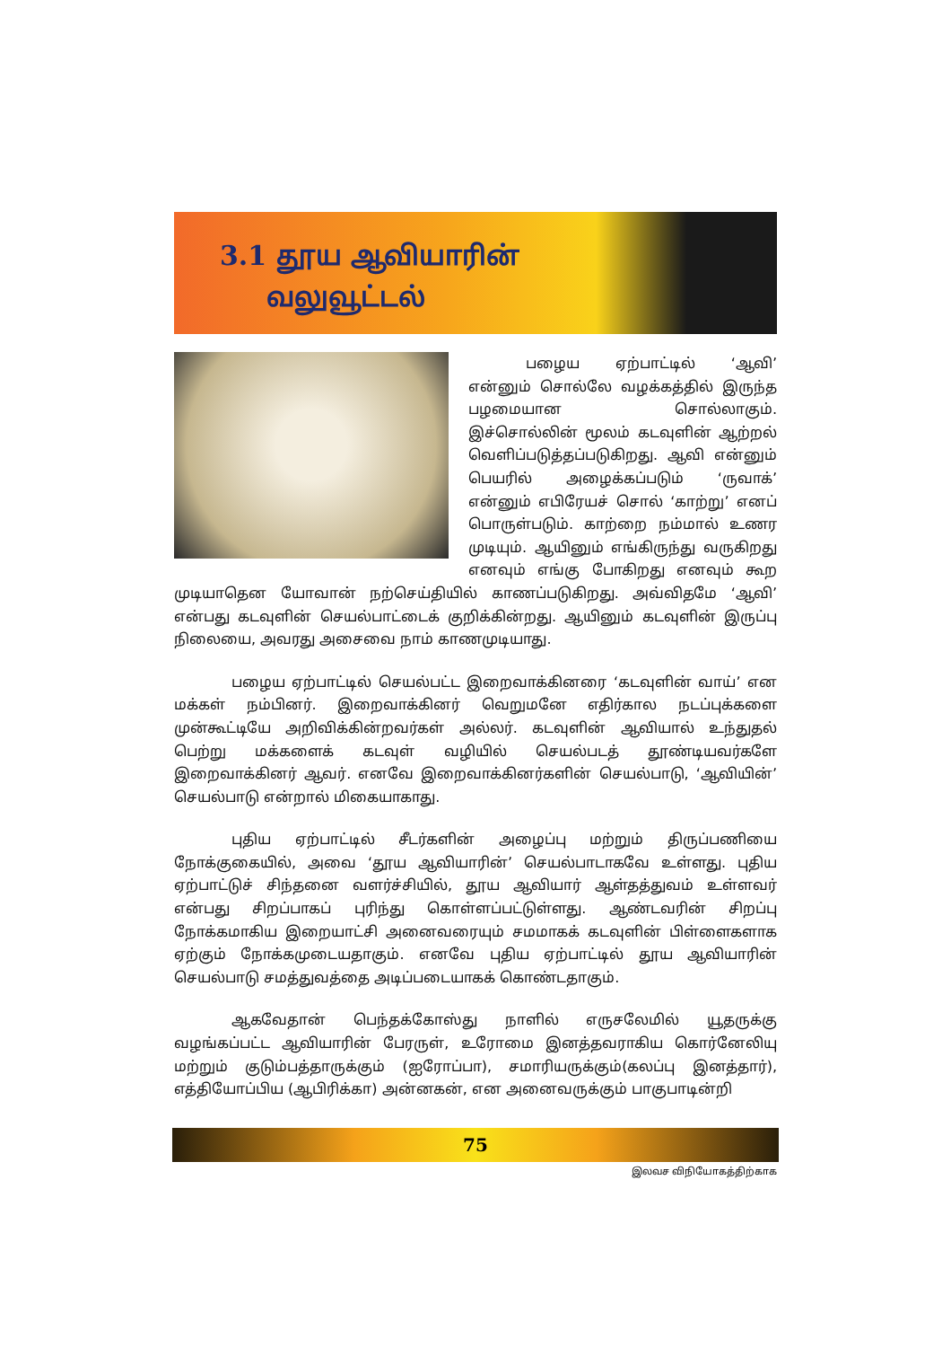3.1 தூய ஆவியாரின்
வலுவூட்டல்
பழைய ஏற்பாட்டில் ‘ஆவி’ என்னும் சொல்லே வழக்கத்தில் இருந்த பழமையான சொல்லாகும். இச்சொல்லின் மூலம் கடவுளின் ஆற்றல் வெளிப்படுத்தப்படுகிறது. ஆவி என்னும் பெயரில் அழைக்கப்படும் ‘ருவாக்’ என்னும் எபிரேயச் சொல் ‘காற்று’ எனப் பொருள்படும். காற்றை நம்மால் உணர முடியும். ஆயினும் எங்கிருந்து வருகிறது எனவும் எங்கு போகிறது எனவும் கூற முடியாதென யோவான் நற்செய்தியில் காணப்படுகிறது. அவ்விதமே ‘ஆவி’ என்பது கடவுளின் செயல்பாட்டைக் குறிக்கின்றது. ஆயினும் கடவுளின் இருப்பு நிலையை, அவரது அசைவை நாம் காணமுடியாது.
பழைய ஏற்பாட்டில் செயல்பட்ட இறைவாக்கினரை ‘கடவுளின் வாய்’ என மக்கள் நம்பினர். இறைவாக்கினர் வெறுமனே எதிர்கால நடப்புக்களை முன்கூட்டியே அறிவிக்கின்றவர்கள் அல்லர். கடவுளின் ஆவியால் உந்துதல் பெற்று மக்களைக் கடவுள் வழியில் செயல்படத் தூண்டியவர்களே இறைவாக்கினர் ஆவர். எனவே இறைவாக்கினர்களின் செயல்பாடு, ‘ஆவியின்’ செயல்பாடு என்றால் மிகையாகாது.
புதிய ஏற்பாட்டில் சீடர்களின் அழைப்பு மற்றும் திருப்பணியை நோக்குகையில், அவை ‘தூய ஆவியாரின்’ செயல்பாடாகவே உள்ளது. புதிய ஏற்பாட்டுச் சிந்தனை வளர்ச்சியில், தூய ஆவியார் ஆள்தத்துவம் உள்ளவர் என்பது சிறப்பாகப் புரிந்து கொள்ளப்பட்டுள்ளது. ஆண்டவரின் சிறப்பு நோக்கமாகிய இறையாட்சி அனைவரையும் சமமாகக் கடவுளின் பிள்ளைகளாக ஏற்கும் நோக்கமுடையதாகும். எனவே புதிய ஏற்பாட்டில் தூய ஆவியாரின் செயல்பாடு சமத்துவத்தை அடிப்படையாகக் கொண்டதாகும்.
ஆகவேதான் பெந்தக்கோஸ்து நாளில் எருசலேமில் யூதருக்கு வழங்கப்பட்ட ஆவியாரின் பேரருள், உரோமை இனத்தவராகிய கொர்னேலியு மற்றும் குடும்பத்தாருக்கும் (ஐரோப்பா), சமாரியருக்கும்(கலப்பு இனத்தார்), எத்தியோப்பிய (ஆபிரிக்கா) அன்னகன், என அனைவருக்கும் பாகுபாடின்றி
75
இலவச விநியோகத்திற்காக